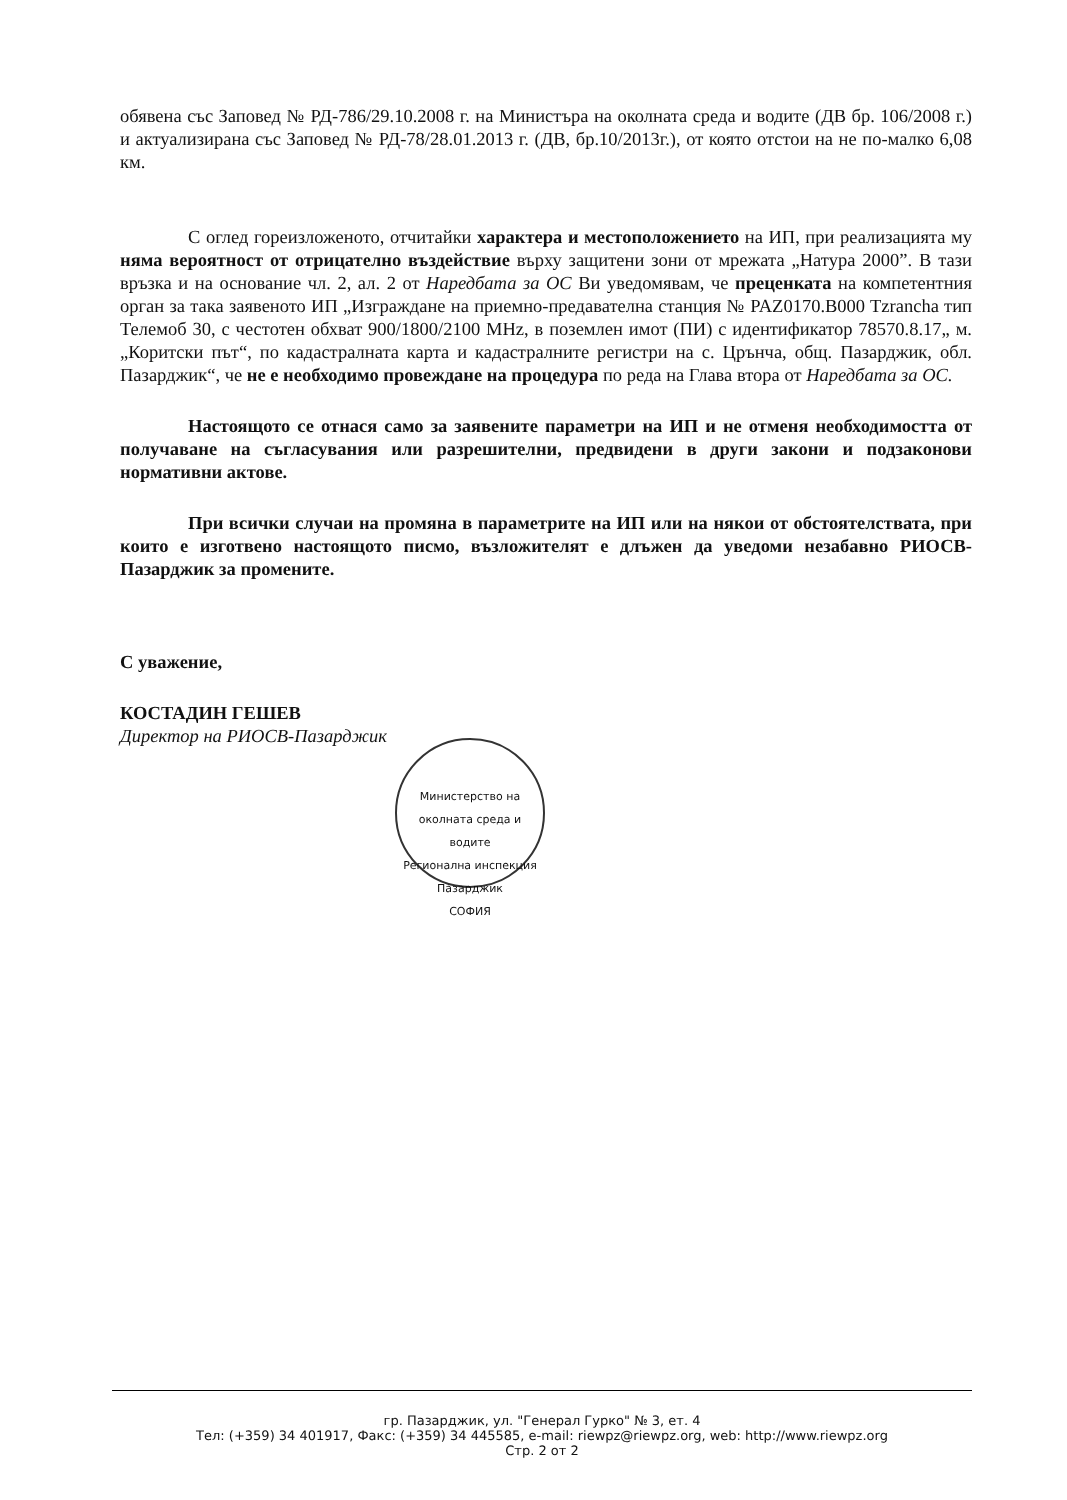обявена със Заповед № РД-786/29.10.2008 г. на Министъра на околната среда и водите (ДВ бр. 106/2008 г.) и актуализирана със Заповед № РД-78/28.01.2013 г. (ДВ, бр.10/2013г.), от която отстои на не по-малко 6,08 км.
С оглед гореизложеното, отчитайки характера и местоположението на ИП, при реализацията му няма вероятност от отрицателно въздействие върху защитени зони от мрежата „Натура 2000”. В тази връзка и на основание чл. 2, ал. 2 от Наредбата за ОС Ви уведомявам, че преценката на компетентния орган за така заявеното ИП „Изграждане на приемно-предавателна станция № PAZ0170.B000 Tzrancha тип Телемоб 30, с честотен обхват 900/1800/2100 MHz, в поземлен имот (ПИ) с идентификатор 78570.8.17„ м. „Коритски път“, по кадастралната карта и кадастралните регистри на с. Црънча, общ. Пазарджик, обл. Пазарджик“, че не е необходимо провеждане на процедура по реда на Глава втора от Наредбата за ОС.
Настоящото се отнася само за заявените параметри на ИП и не отменя необходимостта от получаване на съгласувания или разрешителни, предвидени в други закони и подзаконови нормативни актове.
При всички случаи на промяна в параметрите на ИП или на някои от обстоятелствата, при които е изготвено настоящото писмо, възложителят е длъжен да уведоми незабавно РИОСВ-Пазарджик за промените.
С уважение,
КОСТАДИН ГЕШЕВ
Директор на РИОСВ-Пазарджик
Министерство на околната среда и водите
Регионална инспекция Пазарджик
СОФИЯ
гр. Пазарджик, ул. "Генерал Гурко" № 3, ет. 4
Тел: (+359) 34 401917, Факс: (+359) 34 445585, e-mail: riewpz@riewpz.org, web: http://www.riewpz.org
Стр. 2 от 2